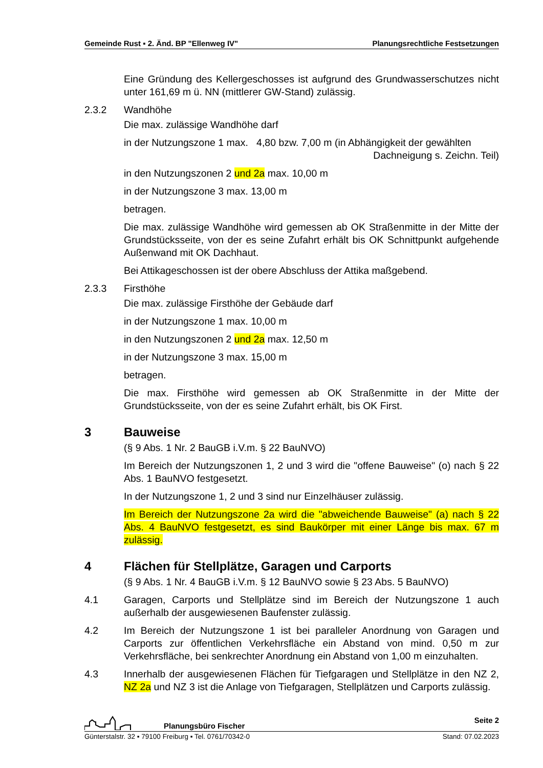Gemeinde Rust ▪ 2. Änd. BP "Ellenweg IV" Planungsrechtliche Festsetzungen
Eine Gründung des Kellergeschosses ist aufgrund des Grundwasserschutzes nicht unter 161,69 m ü. NN (mittlerer GW-Stand) zulässig.
2.3.2 Wandhöhe
Die max. zulässige Wandhöhe darf
in der Nutzungszone 1 max. 4,80 bzw. 7,00 m (in Abhängigkeit der gewählten
Dachneigung s. Zeichn. Teil)
in den Nutzungszonen 2 und 2a max. 10,00 m
in der Nutzungszone 3 max. 13,00 m
betragen.
Die max. zulässige Wandhöhe wird gemessen ab OK Straßenmitte in der Mitte der Grundstücksseite, von der es seine Zufahrt erhält bis OK Schnittpunkt aufgehende Außenwand mit OK Dachhaut.
Bei Attikageschossen ist der obere Abschluss der Attika maßgebend.
2.3.3 Firsthöhe
Die max. zulässige Firsthöhe der Gebäude darf
in der Nutzungszone 1 max. 10,00 m
in den Nutzungszonen 2 und 2a max. 12,50 m
in der Nutzungszone 3 max. 15,00 m
betragen.
Die max. Firsthöhe wird gemessen ab OK Straßenmitte in der Mitte der Grundstücksseite, von der es seine Zufahrt erhält, bis OK First.
3 Bauweise
(§ 9 Abs. 1 Nr. 2 BauGB i.V.m. § 22 BauNVO)
Im Bereich der Nutzungszonen 1, 2 und 3 wird die "offene Bauweise" (o) nach § 22 Abs. 1 BauNVO festgesetzt.
In der Nutzungszone 1, 2 und 3 sind nur Einzelhäuser zulässig.
Im Bereich der Nutzungszone 2a wird die "abweichende Bauweise" (a) nach § 22 Abs. 4 BauNVO festgesetzt, es sind Baukörper mit einer Länge bis max. 67 m zulässig.
4 Flächen für Stellplätze, Garagen und Carports
(§ 9 Abs. 1 Nr. 4 BauGB i.V.m. § 12 BauNVO sowie § 23 Abs. 5 BauNVO)
4.1 Garagen, Carports und Stellplätze sind im Bereich der Nutzungszone 1 auch außerhalb der ausgewiesenen Baufenster zulässig.
4.2 Im Bereich der Nutzungszone 1 ist bei paralleler Anordnung von Garagen und Carports zur öffentlichen Verkehrsfläche ein Abstand von mind. 0,50 m zur Verkehrsfläche, bei senkrechter Anordnung ein Abstand von 1,00 m einzuhalten.
4.3 Innerhalb der ausgewiesenen Flächen für Tiefgaragen und Stellplätze in den NZ 2, NZ 2a und NZ 3 ist die Anlage von Tiefgaragen, Stellplätzen und Carports zulässig.
Planungsbüro Fischer Seite 2
Günterstalstr. 32 ▪ 79100 Freiburg ▪ Tel. 0761/70342-0 Stand: 07.02.2023